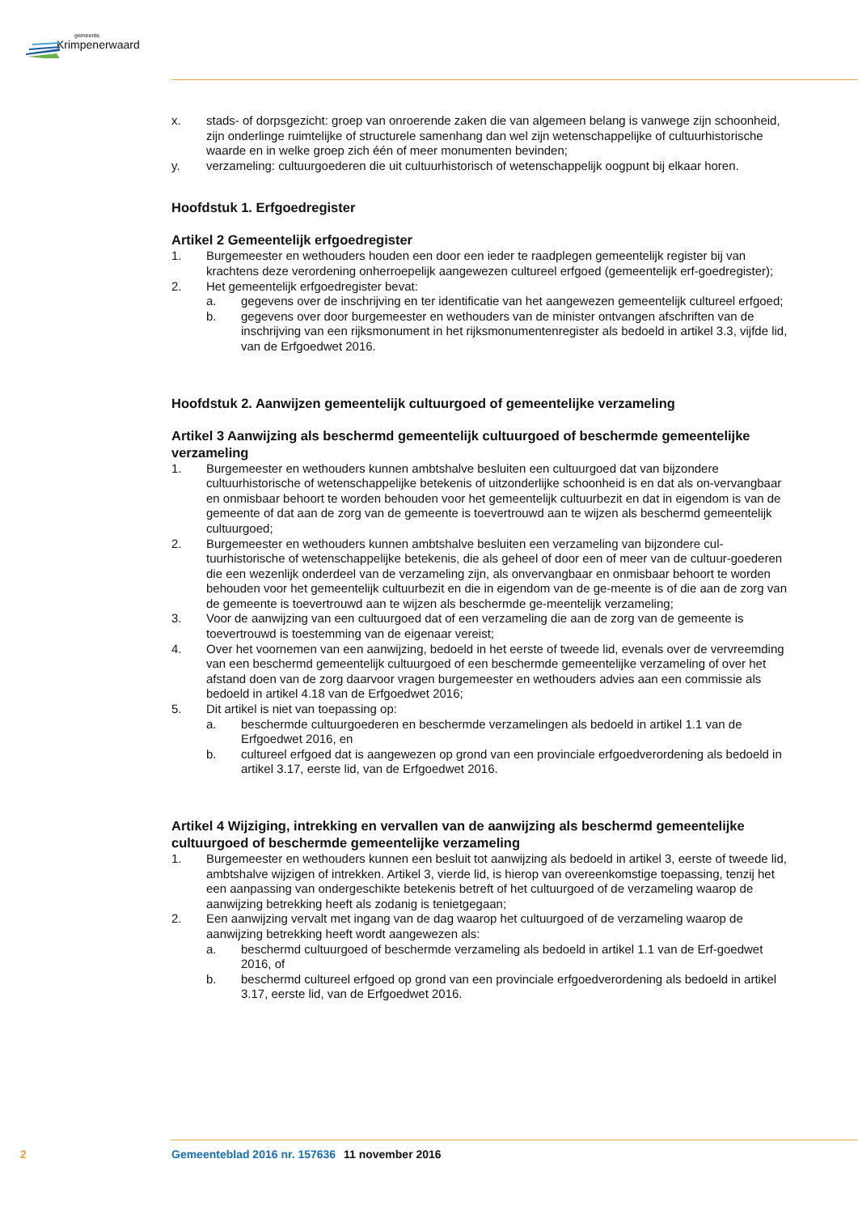gemeente
Krimpenerwaard
x. stads- of dorpsgezicht: groep van onroerende zaken die van algemeen belang is vanwege zijn schoonheid, zijn onderlinge ruimtelijke of structurele samenhang dan wel zijn wetenschappelijke of cultuurhistorische waarde en in welke groep zich één of meer monumenten bevinden;
y. verzameling: cultuurgoederen die uit cultuurhistorisch of wetenschappelijk oogpunt bij elkaar horen.
Hoofdstuk 1. Erfgoedregister
Artikel 2 Gemeentelijk erfgoedregister
1. Burgemeester en wethouders houden een door een ieder te raadplegen gemeentelijk register bij van krachtens deze verordening onherroepelijk aangewezen cultureel erfgoed (gemeentelijk erf-goedregister);
2. Het gemeentelijk erfgoedregister bevat:
a. gegevens over de inschrijving en ter identificatie van het aangewezen gemeentelijk cultureel erfgoed;
b. gegevens over door burgemeester en wethouders van de minister ontvangen afschriften van de inschrijving van een rijksmonument in het rijksmonumentenregister als bedoeld in artikel 3.3, vijfde lid, van de Erfgoedwet 2016.
Hoofdstuk 2. Aanwijzen gemeentelijk cultuurgoed of gemeentelijke verzameling
Artikel 3 Aanwijzing als beschermd gemeentelijk cultuurgoed of beschermde gemeentelijke verzameling
1. Burgemeester en wethouders kunnen ambtshalve besluiten een cultuurgoed dat van bijzondere cultuurhistorische of wetenschappelijke betekenis of uitzonderlijke schoonheid is en dat als on-vervangbaar en onmisbaar behoort te worden behouden voor het gemeentelijk cultuurbezit en dat in eigendom is van de gemeente of dat aan de zorg van de gemeente is toevertrouwd aan te wijzen als beschermd gemeentelijk cultuurgoed;
2. Burgemeester en wethouders kunnen ambtshalve besluiten een verzameling van bijzondere cul-tuurhistorische of wetenschappelijke betekenis, die als geheel of door een of meer van de cultuur-goederen die een wezenlijk onderdeel van de verzameling zijn, als onvervangbaar en onmisbaar behoort te worden behouden voor het gemeentelijk cultuurbezit en die in eigendom van de ge-meente is of die aan de zorg van de gemeente is toevertrouwd aan te wijzen als beschermde ge-meentelijk verzameling;
3. Voor de aanwijzing van een cultuurgoed dat of een verzameling die aan de zorg van de gemeente is toevertrouwd is toestemming van de eigenaar vereist;
4. Over het voornemen van een aanwijzing, bedoeld in het eerste of tweede lid, evenals over de vervreemding van een beschermd gemeentelijk cultuurgoed of een beschermde gemeentelijke verzameling of over het afstand doen van de zorg daarvoor vragen burgemeester en wethouders advies aan een commissie als bedoeld in artikel 4.18 van de Erfgoedwet 2016;
5. Dit artikel is niet van toepassing op:
a. beschermde cultuurgoederen en beschermde verzamelingen als bedoeld in artikel 1.1 van de Erfgoedwet 2016, en
b. cultureel erfgoed dat is aangewezen op grond van een provinciale erfgoedverordening als bedoeld in artikel 3.17, eerste lid, van de Erfgoedwet 2016.
Artikel 4 Wijziging, intrekking en vervallen van de aanwijzing als beschermd gemeentelijke cultuurgoed of beschermde gemeentelijke verzameling
1. Burgemeester en wethouders kunnen een besluit tot aanwijzing als bedoeld in artikel 3, eerste of tweede lid, ambtshalve wijzigen of intrekken. Artikel 3, vierde lid, is hierop van overeenkomstige toepassing, tenzij het een aanpassing van ondergeschikte betekenis betreft of het cultuurgoed of de verzameling waarop de aanwijzing betrekking heeft als zodanig is tenietgegaan;
2. Een aanwijzing vervalt met ingang van de dag waarop het cultuurgoed of de verzameling waarop de aanwijzing betrekking heeft wordt aangewezen als:
a. beschermd cultuurgoed of beschermde verzameling als bedoeld in artikel 1.1 van de Erf-goedwet 2016, of
b. beschermd cultureel erfgoed op grond van een provinciale erfgoedverordening als bedoeld in artikel 3.17, eerste lid, van de Erfgoedwet 2016.
2 Gemeenteblad 2016 nr. 157636 11 november 2016